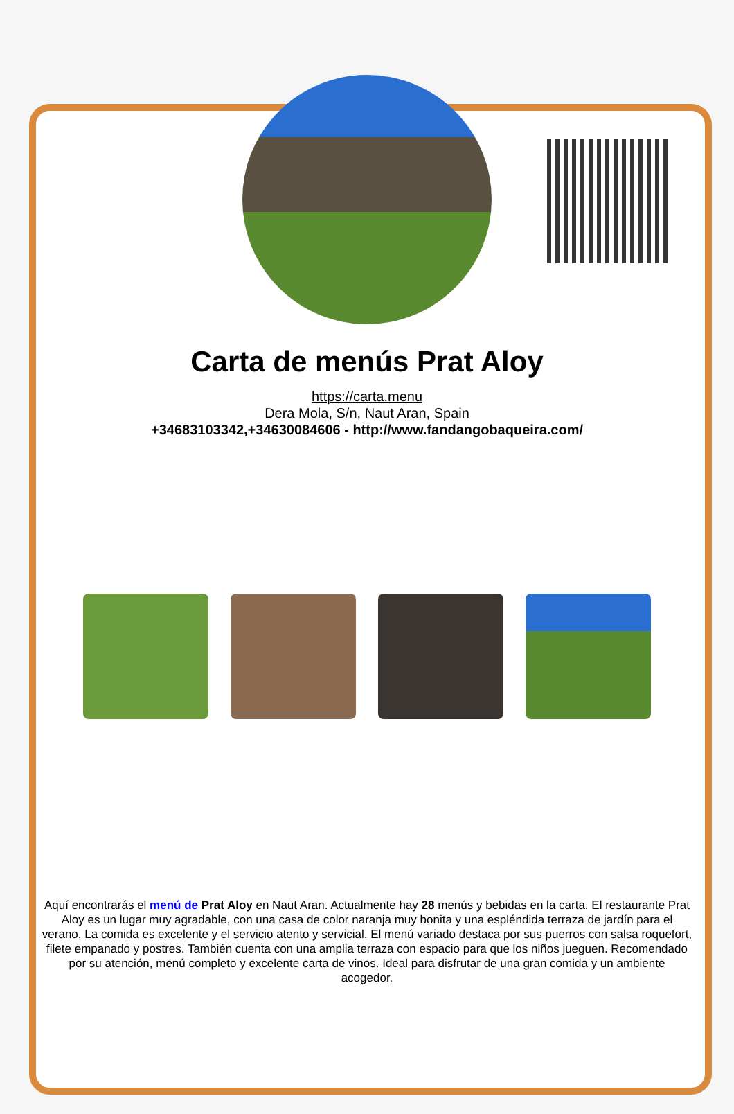Carta de menús Prat Aloy
https://carta.menu
Dera Mola, S/n, Naut Aran, Spain
+34683103342,+34630084606 - http://www.fandangobaqueira.com/
Aquí encontrarás el menú de Prat Aloy en Naut Aran. Actualmente hay 28 menús y bebidas en la carta. El restaurante Prat Aloy es un lugar muy agradable, con una casa de color naranja muy bonita y una espléndida terraza de jardín para el verano. La comida es excelente y el servicio atento y servicial. El menú variado destaca por sus puerros con salsa roquefort, filete empanado y postres. También cuenta con una amplia terraza con espacio para que los niños jueguen. Recomendado por su atención, menú completo y excelente carta de vinos. Ideal para disfrutar de una gran comida y un ambiente acogedor.